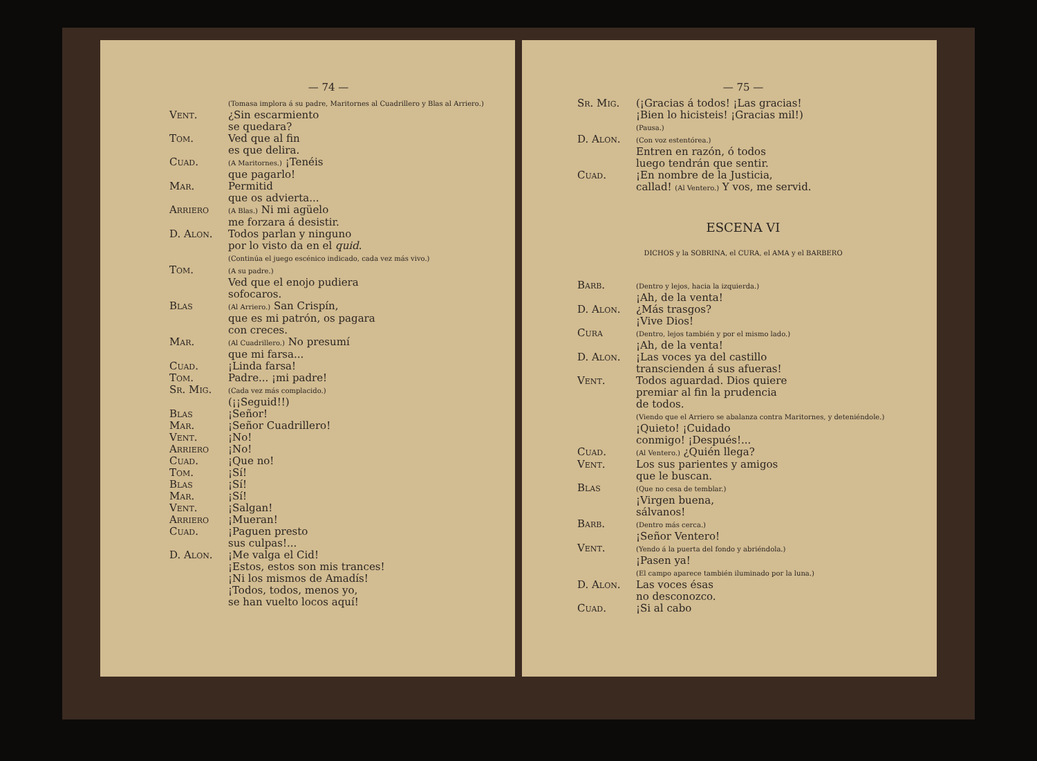— 74 —
(Tomasa implora á su padre, Maritornes al Cuadrillero y Blas al Arriero.)
Vent. ¿Sin escarmiento
se quedara?
Tom. Ved que al fin
es que delira.
Cuad.
(A Maritornes.) ¡Tenéis
que pagarlo!
Mar. Permitid
que os advierta...
Arriero
(A Blas.) Ni mi agüelo
me forzara á desistir.
D. Alon. Todos parlan y ninguno
por lo visto da en el quid.
(Continúa el juego escénico indicado, cada vez más vivo.)
Tom.
(A su padre.)
Ved que el enojo pudiera
sofocaros.
Blas
(Al Arriero.) San Crispín,
que es mi patrón, os pagara
con creces.
Mar.
(Al Cuadrillero.) No presumí
que mi farsa...
Cuad. ¡Linda farsa!
Tom. Padre... ¡mi padre!
Sr. Mig.
(Cada vez más complacido.)
(¡¡Seguid!!)
Blas ¡Señor!
Mar. ¡Señor Cuadrillero!
Vent. ¡No!
Arriero ¡No!
Cuad. ¡Que no!
Tom. ¡Sí!
Blas ¡Sí!
Mar. ¡Sí!
Vent. ¡Salgan!
Arriero ¡Mueran!
Cuad. ¡Paguen presto
sus culpas!...
D. Alon. ¡Me valga el Cid!
¡Estos, estos son mis trances!
¡Ni los mismos de Amadís!
¡Todos, todos, menos yo,
se han vuelto locos aquí!
— 75 —
Sr. Mig. (¡Gracias á todos! ¡Las gracias!
¡Bien lo hicisteis! ¡Gracias mil!)
(Pausa.)
D. Alon.
(Con voz estentórea.)
Entren en razón, ó todos
luego tendrán que sentir.
Cuad. ¡En nombre de la Justicia,
callad! (Al Ventero.) Y vos, me servid.
ESCENA VI
DICHOS y la SOBRINA, el CURA, el AMA y el BARBERO
Barb.
(Dentro y lejos, hacia la izquierda.)
¡Ah, de la venta!
D. Alon. ¿Más trasgos?
¡Vive Dios!
Cura
(Dentro, lejos también y por el mismo lado.)
¡Ah, de la venta!
D. Alon. ¡Las voces ya del castillo
transcienden á sus afueras!
Vent. Todos aguardad. Dios quiere
premiar al fin la prudencia
de todos.
(Viendo que el Arriero se abalanza contra Maritornes, y deteniéndole.)
¡Quieto! ¡Cuidado
conmigo! ¡Después!...
Cuad.
(Al Ventero.) ¿Quién llega?
Vent. Los sus parientes y amigos
que le buscan.
Blas
(Que no cesa de temblar.)
¡Virgen buena,
sálvanos!
Barb.
(Dentro más cerca.)
¡Señor Ventero!
Vent.
(Yendo á la puerta del fondo y abriéndola.)
¡Pasen ya!
(El campo aparece también iluminado por la luna.)
D. Alon. Las voces ésas
no desconozco.
Cuad. ¡Si al cabo